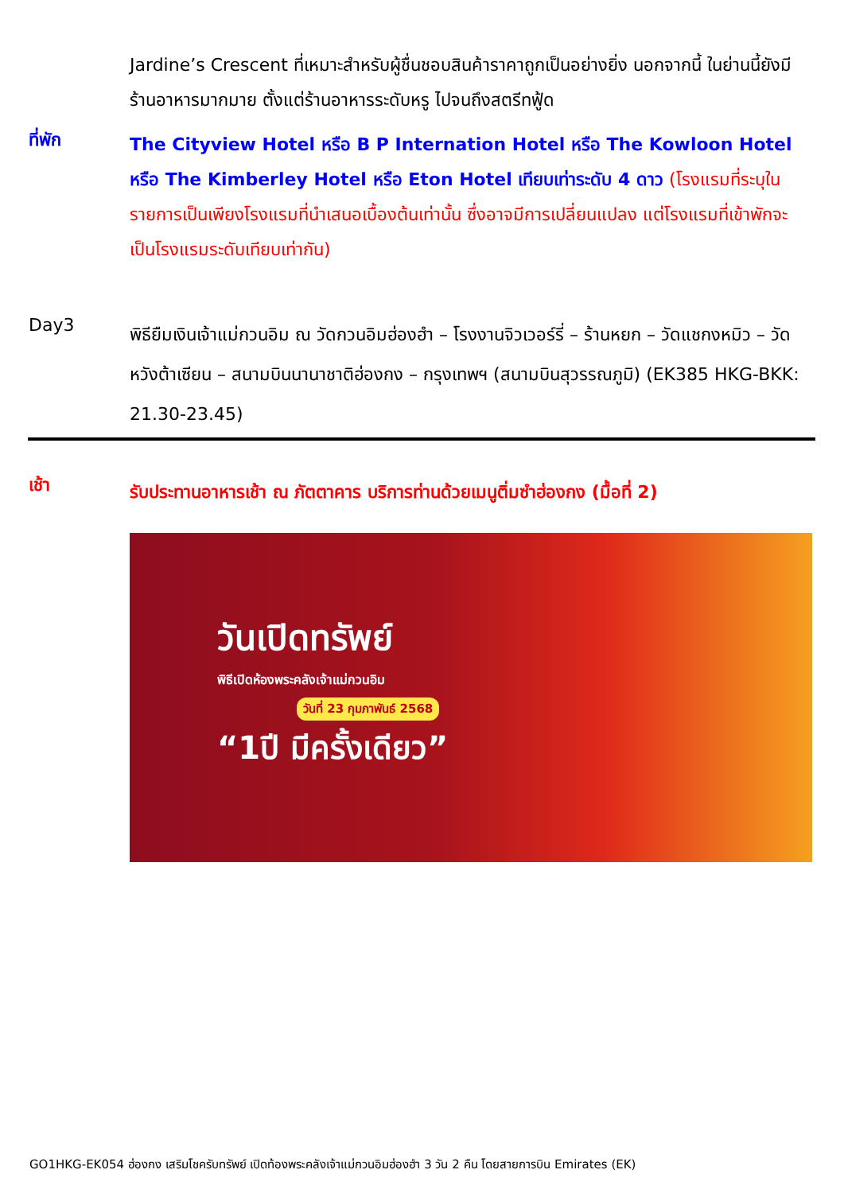Jardine’s Crescent ที่เหมาะสำหรับผู้ชื่นชอบสินค้าราคาถูกเป็นอย่างยิ่ง นอกจากนี้ ในย่านนี้ยังมีร้านอาหารมากมาย ตั้งแต่ร้านอาหารระดับหรู ไปจนถึงสตรีทฟู้ด
ที่พัก
The Cityview Hotel หรือ B P Internation Hotel หรือ The Kowloon Hotel หรือ The Kimberley Hotel หรือ Eton Hotel เทียบเท่าระดับ 4 ดาว (โรงแรมที่ระบุในรายการเป็นเพียงโรงแรมที่นำเสนอเบื้องต้นเท่านั้น ซึ่งอาจมีการเปลี่ยนแปลง แต่โรงแรมที่เข้าพักจะเป็นโรงแรมระดับเทียบเท่ากัน)
Day3
พิธียืมเงินเจ้าแม่กวนอิม ณ วัดกวนอิมฮ่องฮำ – โรงงานจิวเวอร์รี่ – ร้านหยก – วัดแชกงหมิว – วัดหวังต้าเซียน – สนามบินนานาชาติฮ่องกง – กรุงเทพฯ (สนามบินสุวรรณภูมิ) (EK385 HKG-BKK: 21.30-23.45)
เช้า
รับประทานอาหารเช้า ณ ภัตตาคาร บริการท่านด้วยเมนูติ่มซำฮ่องกง (มื้อที่ 2)
วันเปิดทรัพย์
พิธีเปิดห้องพระคลังเจ้าแม่กวนอิม
วันที่ 23 กุมภาพันธ์ 2568
“1ปี มีครั้งเดียว”
GO1HKG-EK054 ฮ่องกง เสริมโชครับทรัพย์ เปิดท้องพระคลังเจ้าแม่กวนอิมฮ่องฮำ 3 วัน 2 คืน โดยสายการบิน Emirates (EK)